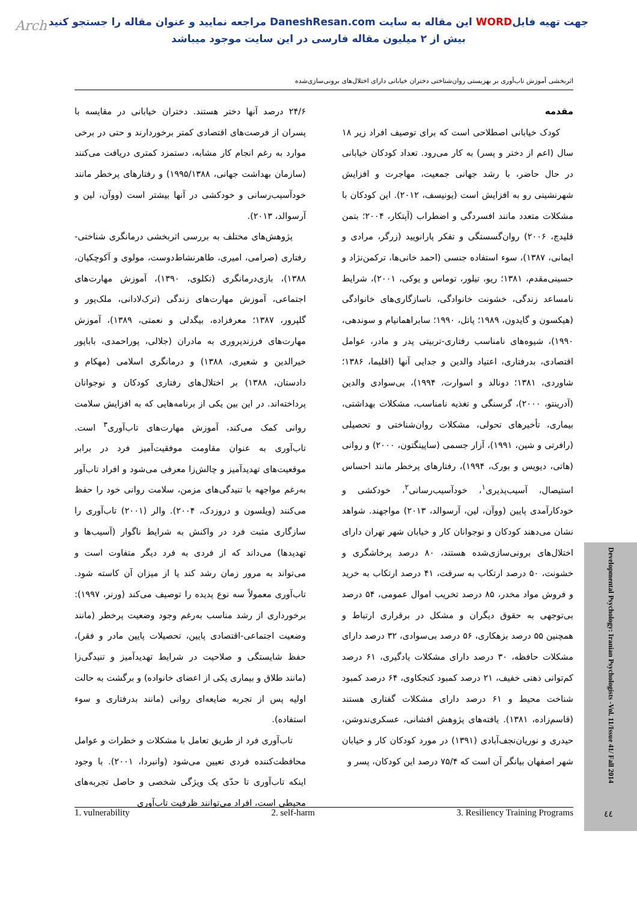Arch
جهت تهیه فایلWORD این مقاله به سایت DaneshResan.com مراجعه نمایید و عنوان مقاله را جستجو کنید
بیش از ۲ میلیون مقاله فارسی در این سایت موجود میباشد
اثربخشی آموزش تاب‌آوری بر بهزیستی روان‌شناختی دختران خیابانی دارای اختلال‌های برونی‌سازی‌شده
مقدمه
کودک خیابانی اصطلاحی است که برای توصیف افراد زیر ۱۸ سال (اعم از دختر و پسر) به کار می‌رود. تعداد کودکان خیابانی در حال حاضر، با رشد جهانی جمعیت، مهاجرت و افزایش شهرنشینی رو به افزایش است (یونیسف، ۲۰۱۲). این کودکان با مشکلات متعدد مانند افسردگی و اضطراب (آپتکار، ۲۰۰۴؛ بتمن قلیدچ، ۲۰۰۶) روان‌گسستگی و تفکر پارانویید (زرگر، مرادی و ایمانی، ۱۳۸۷)، سوء استفاده جنسی (احمد خانی‌ها، ترکمن‌نژاد و حسینی‌مقدم، ۱۳۸۱؛ ریو، تیلور، توماس و یوکی، ۲۰۰۱)، شرایط نامساعد زندگی، خشونت خانوادگی، ناسازگاری‌های خانوادگی (هیکسون و گایدون، ۱۹۸۹؛ پاتل، ۱۹۹۰؛ سابراهمانیام و سوندهی، ۱۹۹۰)، شیوه‌های نامناسب رفتاری-تربیتی پدر و مادر، عوامل اقتصادی، بدرفتاری، اعتیاد والدین و جدایی آنها (اقلیما، ۱۳۸۶؛ شاوردی، ۱۳۸۱؛ دونالد و اسوارت، ۱۹۹۴)، بی‌سوادی والدین (آدرینتو، ۲۰۰۰)، گرسنگی و تغذیه نامناسب، مشکلات بهداشتی، بیماری، تأخیرهای تحولی، مشکلات روان‌شناختی و تحصیلی (رافرتی و شین، ۱۹۹۱)، آزار جسمی (ساپینگتون، ۲۰۰۰) و روانی (هاتی، دیویس و بورک، ۱۹۹۴)، رفتارهای پرخطر مانند احساس استیصال، آسیب‌پذیری<sup>۱</sup>، خودآسیب‌رسانی<sup>۲</sup>، خودکشی و خودکارآمدی پایین (ووآن، لین، آرسوالد، ۲۰۱۳) مواجهند. شواهد نشان می‌دهند کودکان و نوجوانان کار و خیابان شهر تهران دارای اختلال‌های برونی‌سازی‌شده هستند، ۸۰ درصد پرخاشگری و خشونت، ۵۰ درصد ارتکاب به سرقت، ۴۱ درصد ارتکاب به خرید و فروش مواد مخدر، ۸۵ درصد تخریب اموال عمومی، ۵۴ درصد بی‌توجهی به حقوق دیگران و مشکل در برقراری ارتباط و همچنین ۵۵ درصد بزهکاری، ۵۶ درصد بی‌سوادی، ۳۲ درصد دارای مشکلات حافظه، ۳۰ درصد دارای مشکلات یادگیری، ۶۱ درصد کم‌توانی ذهنی خفیف، ۲۱ درصد کمبود کنجکاوی، ۶۴ درصد کمبود شناخت محیط و ۶۱ درصد دارای مشکلات گفتاری هستند (قاسم‌زاده، ۱۳۸۱). یافته‌های پژوهش افشانی، عسکری‌ندوشن، حیدری و نوریان‌نجف‌آبادی (۱۳۹۱) در مورد کودکان کار و خیابان شهر اصفهان بیانگر آن است که ۷۵/۴ درصد این کودکان، پسر و
۲۴/۶ درصد آنها دختر هستند. دختران خیابانی در مقایسه با پسران از فرصت‌های اقتصادی کمتر برخوردارند و حتی در برخی موارد به رغم انجام کار مشابه، دستمزد کمتری دریافت می‌کنند (سازمان بهداشت جهانی، ۱۹۹۵/۱۳۸۸) و رفتارهای پرخطر مانند خودآسیب‌رسانی و خودکشی در آنها بیشتر است (ووآن، لین و آرسوالد، ۲۰۱۳).
پژوهش‌های مختلف به بررسی اثربخشی درمانگری شناختی-رفتاری (صرامی، امیری، طاهرنشاط‌دوست، مولوی و آکوچکیان، ۱۳۸۸)، بازی‌درمانگری (تکلوی، ۱۳۹۰)، آموزش مهارت‌های اجتماعی، آموزش مهارت‌های زندگی (ترک‌لادانی، ملک‌پور و گلپرور، ۱۳۸۷؛ معرفزاده، بیگدلی و نعمتی، ۱۳۸۹)، آموزش مهارت‌های فرزندپروری به مادران (جلالی، پوراحمدی، باباپور خیرالدین و شعیری، ۱۳۸۸) و درمانگری اسلامی (مهکام و دادستان، ۱۳۸۸) بر اختلال‌های رفتاری کودکان و نوجوانان پرداخته‌اند. در این بین یکی از برنامه‌هایی که به افزایش سلامت روانی کمک می‌کند، آموزش مهارت‌های تاب‌آوری<sup>۳</sup> است. تاب‌آوری به عنوان مقاومت موفقیت‌آمیز فرد در برابر موقعیت‌های تهدیدآمیز و چالش‌زا معرفی می‌شود و افراد تاب‌آور به‌رغم مواجهه با تنیدگی‌های مزمن، سلامت روانی خود را حفظ می‌کنند (ویلسون و دروزدک، ۲۰۰۴). والر (۲۰۰۱) تاب‌آوری را سازگاری مثبت فرد در واکنش به شرایط ناگوار (آسیب‌ها و تهدیدها) می‌داند که از فردی به فرد دیگر متفاوت است و می‌تواند به مرور زمان رشد کند یا از میزان آن کاسته شود. تاب‌آوری معمولاً سه نوع پدیده را توصیف می‌کند (ورنر، ۱۹۹۷): برخورداری از رشد مناسب به‌رغم وجود وضعیت پرخطر (مانند وضعیت اجتماعی-اقتصادی پایین، تحصیلات پایین مادر و فقر)، حفظ شایستگی و صلاحیت در شرایط تهدیدآمیز و تنیدگی‌زا (مانند طلاق و بیماری یکی از اعضای خانواده) و برگشت به حالت اولیه پس از تجربه ضایعه‌ای روانی (مانند بدرفتاری و سوء استفاده).
تاب‌آوری فرد از طریق تعامل با مشکلات و خطرات و عوامل محافظت‌کننده فردی تعیین می‌شود (وانبردا، ۲۰۰۱). با وجود اینکه تاب‌آوری تا حدّی یک ویژگی شخصی و حاصل تجربه‌های محیطی است، افراد می‌توانند ظرفیت تاب‌آوری
1. vulnerability 2. self-harm 3. Resiliency Training Programs
Developmental Psychology: Iranian Psychologists -Vol. 11/Issue 41/ Fall 2014
٤٤